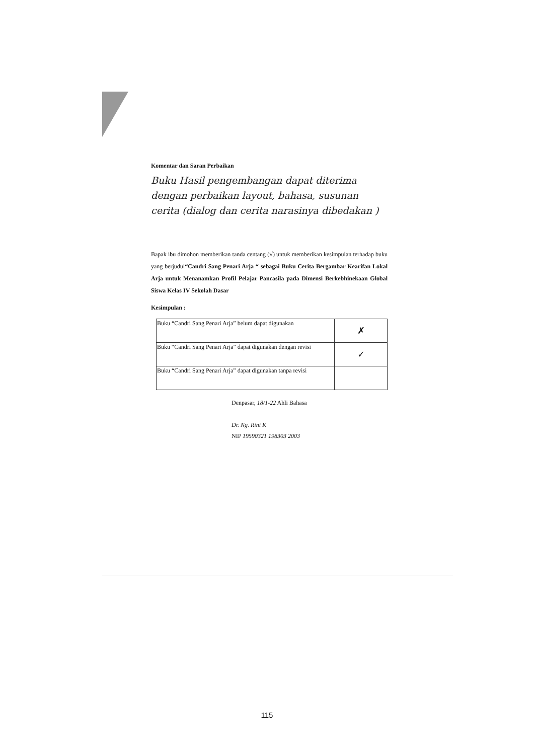Komentar dan Saran Perbaikan
Buku Hasil pengembangan dapat diterima dengan perbaikan layout, bahasa, susunan cerita (dialog dan cerita narasinya dibedakan )
Bapak ibu dimohon memberikan tanda centang (√) untuk memberikan kesimpulan terhadap buku yang berjudul“Candri Sang Penari Arja “ sebagai Buku Cerita Bergambar Kearifan Lokal Arja untuk Menanamkan Profil Pelajar Pancasila pada Dimensi Berkebhinekaan Global Siswa Kelas IV Sekolah Dasar
Kesimpulan :
| Buku “Candri Sang Penari Arja” belum dapat digunakan | ✗ |
| Buku “Candri Sang Penari Arja” dapat digunakan dengan revisi | ✓ |
| Buku “Candri Sang Penari Arja” dapat digunakan tanpa revisi | |
Denpasar, 18/1-22 Ahli Bahasa
Dr. Ng. Rini K
NIP 19590321 198303 2003
115